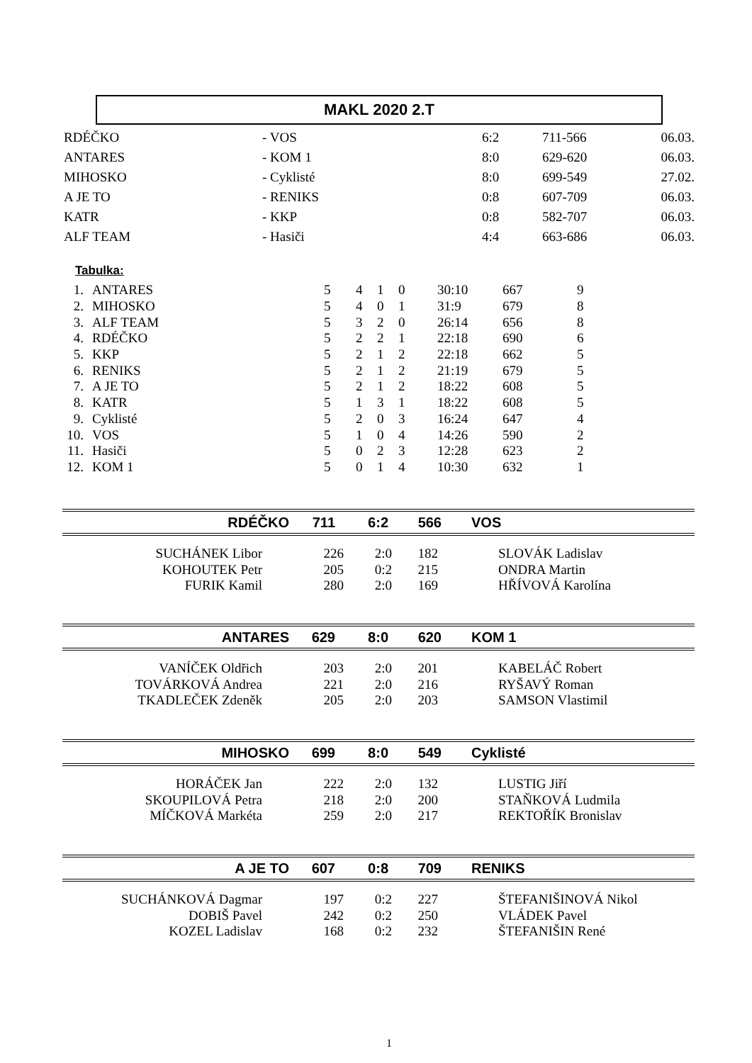MAKL 2020 2.T
| RDÉČKO | - VOS | 6:2 | 711-566 | 06.03. |
| ANTARES | - KOM 1 | 8:0 | 629-620 | 06.03. |
| MIHOSKO | - Cyklisté | 8:0 | 699-549 | 27.02. |
| A JE TO | - RENIKS | 0:8 | 607-709 | 06.03. |
| KATR | - KKP | 0:8 | 582-707 | 06.03. |
| ALF TEAM | - Hasiči | 4:4 | 663-686 | 06.03. |
Tabulka:
| 1. | ANTARES | 5 | 4 | 1 | 0 | 30:10 | 667 | 9 |
| 2. | MIHOSKO | 5 | 4 | 0 | 1 | 31:9 | 679 | 8 |
| 3. | ALF TEAM | 5 | 3 | 2 | 0 | 26:14 | 656 | 8 |
| 4. | RDÉČKO | 5 | 2 | 2 | 1 | 22:18 | 690 | 6 |
| 5. | KKP | 5 | 2 | 1 | 2 | 22:18 | 662 | 5 |
| 6. | RENIKS | 5 | 2 | 1 | 2 | 21:19 | 679 | 5 |
| 7. | A JE TO | 5 | 2 | 1 | 2 | 18:22 | 608 | 5 |
| 8. | KATR | 5 | 1 | 3 | 1 | 18:22 | 608 | 5 |
| 9. | Cyklisté | 5 | 2 | 0 | 3 | 16:24 | 647 | 4 |
| 10. | VOS | 5 | 1 | 0 | 4 | 14:26 | 590 | 2 |
| 11. | Hasiči | 5 | 0 | 2 | 3 | 12:28 | 623 | 2 |
| 12. | KOM 1 | 5 | 0 | 1 | 4 | 10:30 | 632 | 1 |
RDÉČKO 711 6:2 566 VOS
| SUCHÁNEK Libor | 226 | 2:0 | 182 | SLOVÁK Ladislav |
| KOHOUTEK Petr | 205 | 0:2 | 215 | ONDRA Martin |
| FURIK Kamil | 280 | 2:0 | 169 | HŘÍVOVÁ Karolína |
ANTARES 629 8:0 620 KOM 1
| VANÍČEK Oldřich | 203 | 2:0 | 201 | KABELÁČ Robert |
| TOVÁRKOVÁ Andrea | 221 | 2:0 | 216 | RYŠAVÝ Roman |
| TKADLEČEK Zdeněk | 205 | 2:0 | 203 | SAMSON Vlastimil |
MIHOSKO 699 8:0 549 Cyklisté
| HORÁČEK Jan | 222 | 2:0 | 132 | LUSTIG Jiří |
| SKOUPILOVÁ Petra | 218 | 2:0 | 200 | STAŇKOVÁ Ludmila |
| MÍČKOVÁ Markéta | 259 | 2:0 | 217 | REKTOŘÍK Bronislav |
A JE TO 607 0:8 709 RENIKS
| SUCHÁNKOVÁ Dagmar | 197 | 0:2 | 227 | ŠTEFANIŠINOVÁ Nikol |
| DOBIŠ Pavel | 242 | 0:2 | 250 | VLÁDEK Pavel |
| KOZEL Ladislav | 168 | 0:2 | 232 | ŠTEFANIŠIN René |
1